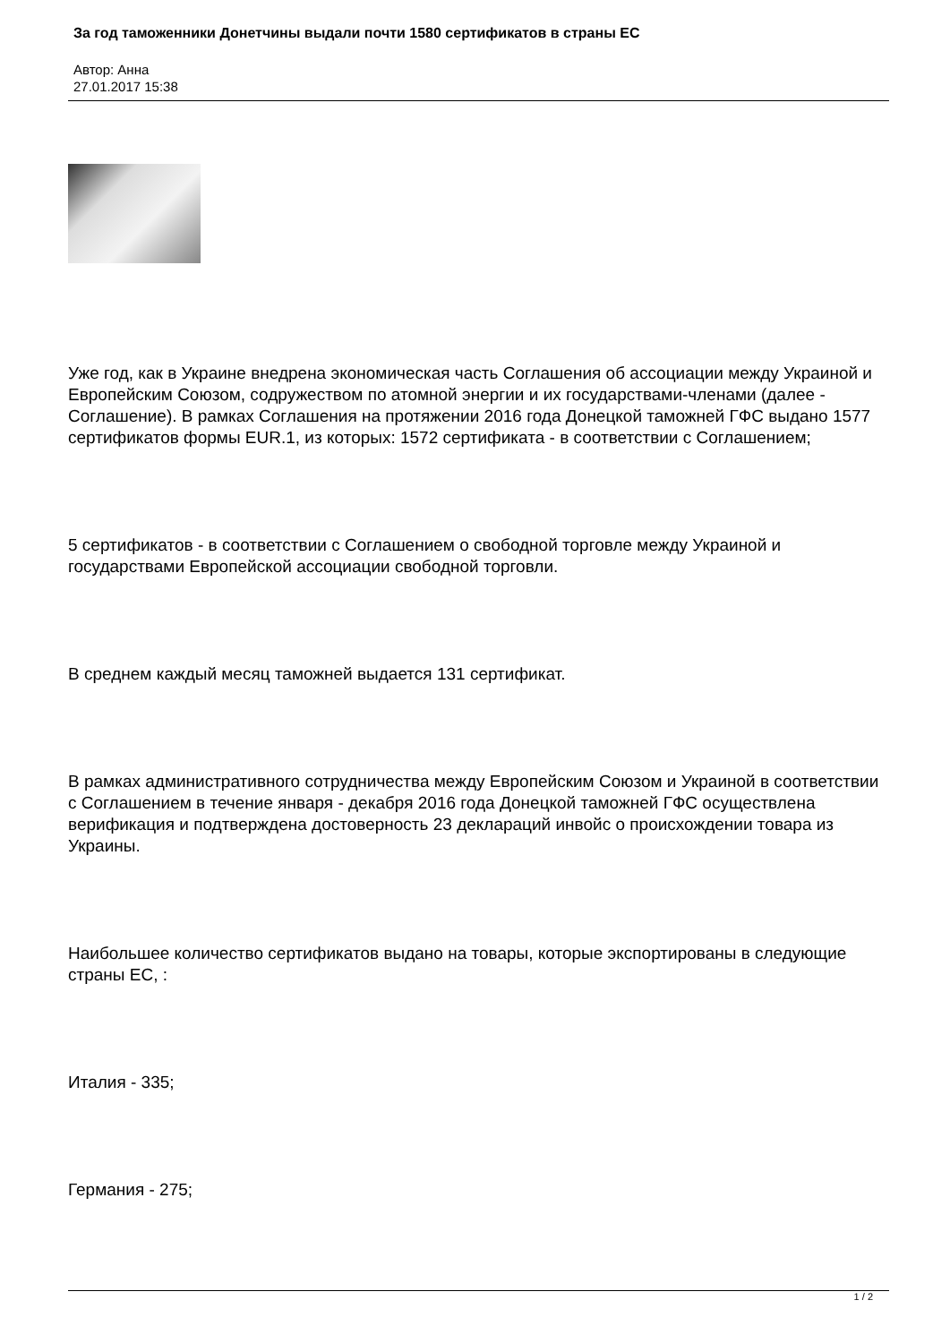За год таможенники Донетчины выдали почти 1580 сертификатов в страны ЕС
Автор: Анна
27.01.2017 15:38
Уже год, как в Украине внедрена экономическая часть Соглашения об ассоциации между Украиной и Европейским Союзом, содружеством по атомной энергии и их государствами-членами (далее - Соглашение). В рамках Соглашения на протяжении 2016 года Донецкой таможней ГФС выдано 1577 сертификатов формы EUR.1, из которых: 1572 сертификата - в соответствии с Соглашением;
5 сертификатов - в соответствии с Соглашением о свободной торговле между Украиной и государствами Европейской ассоциации свободной торговли.
В среднем каждый месяц таможней выдается 131 сертификат.
В рамках административного сотрудничества между Европейским Союзом и Украиной в соответствии с Соглашением в течение января - декабря 2016 года Донецкой таможней ГФС осуществлена верификация и подтверждена достоверность 23 деклараций инвойс о происхождении товара из Украины.
Наибольшее количество сертификатов выдано на товары, которые экспортированы в следующие страны ЕС, :
Италия - 335;
Германия - 275;
1 / 2